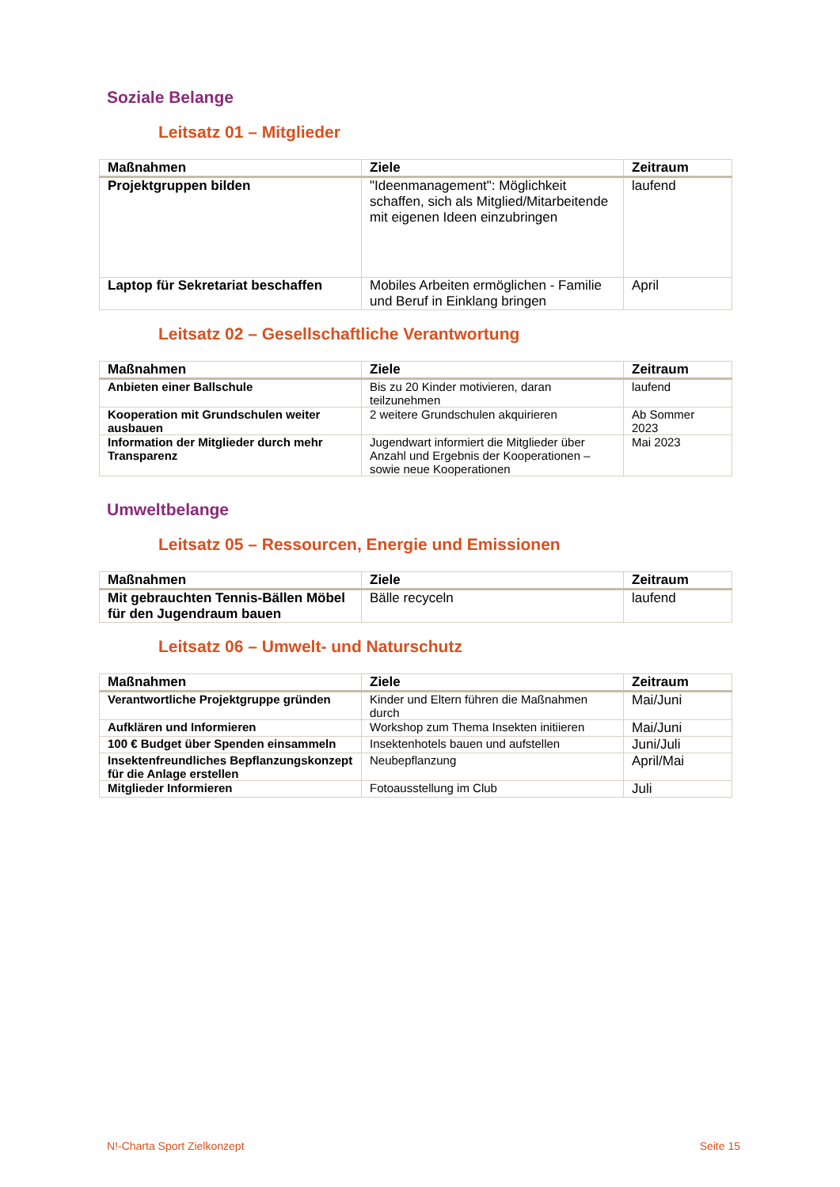Soziale Belange
Leitsatz 01 – Mitglieder
| Maßnahmen | Ziele | Zeitraum |
| --- | --- | --- |
| Projektgruppen bilden | "Ideenmanagement": Möglichkeit schaffen, sich als Mitglied/Mitarbeitende mit eigenen Ideen einzubringen | laufend |
| Laptop für Sekretariat beschaffen | Mobiles Arbeiten ermöglichen - Familie und Beruf in Einklang bringen | April |
Leitsatz 02 – Gesellschaftliche Verantwortung
| Maßnahmen | Ziele | Zeitraum |
| --- | --- | --- |
| Anbieten einer Ballschule | Bis zu 20 Kinder motivieren, daran teilzunehmen | laufend |
| Kooperation mit Grundschulen weiter ausbauen | 2 weitere Grundschulen akquirieren | Ab Sommer 2023 |
| Information der Mitglieder durch mehr Transparenz | Jugendwart informiert die Mitglieder über Anzahl und Ergebnis der Kooperationen – sowie neue Kooperationen | Mai 2023 |
Umweltbelange
Leitsatz 05 – Ressourcen, Energie und Emissionen
| Maßnahmen | Ziele | Zeitraum |
| --- | --- | --- |
| Mit gebrauchten Tennis-Bällen Möbel für den Jugendraum bauen | Bälle recyceln | laufend |
Leitsatz 06 – Umwelt- und Naturschutz
| Maßnahmen | Ziele | Zeitraum |
| --- | --- | --- |
| Verantwortliche Projektgruppe gründen | Kinder und Eltern führen die Maßnahmen durch | Mai/Juni |
| Aufklären und Informieren | Workshop zum Thema Insekten initiieren | Mai/Juni |
| 100 € Budget über Spenden einsammeln | Insektenhotels bauen und aufstellen | Juni/Juli |
| Insektenfreundliches Bepflanzungskonzept für die Anlage erstellen | Neubepflanzung | April/Mai |
| Mitglieder Informieren | Fotoausstellung im Club | Juli |
N!-Charta Sport Zielkonzept Seite 15